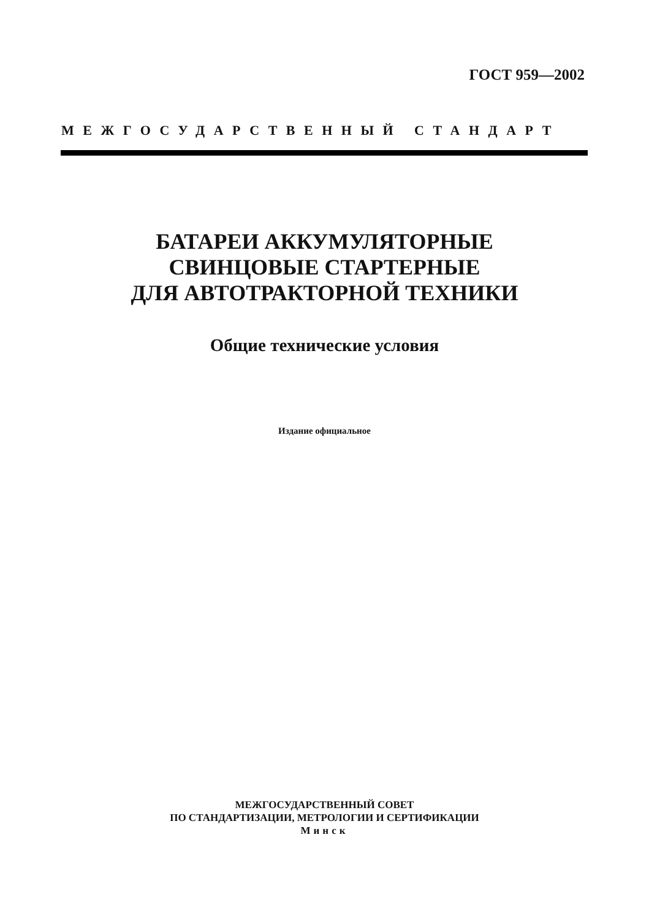ГОСТ 959—2002
МЕЖГОСУДАРСТВЕННЫЙ СТАНДАРТ
БАТАРЕИ АККУМУЛЯТОРНЫЕ
СВИНЦОВЫЕ СТАРТЕРНЫЕ
ДЛЯ АВТОТРАКТОРНОЙ ТЕХНИКИ
Общие технические условия
Издание официальное
МЕЖГОСУДАРСТВЕННЫЙ СОВЕТ
ПО СТАНДАРТИЗАЦИИ, МЕТРОЛОГИИ И СЕРТИФИКАЦИИ
Минск